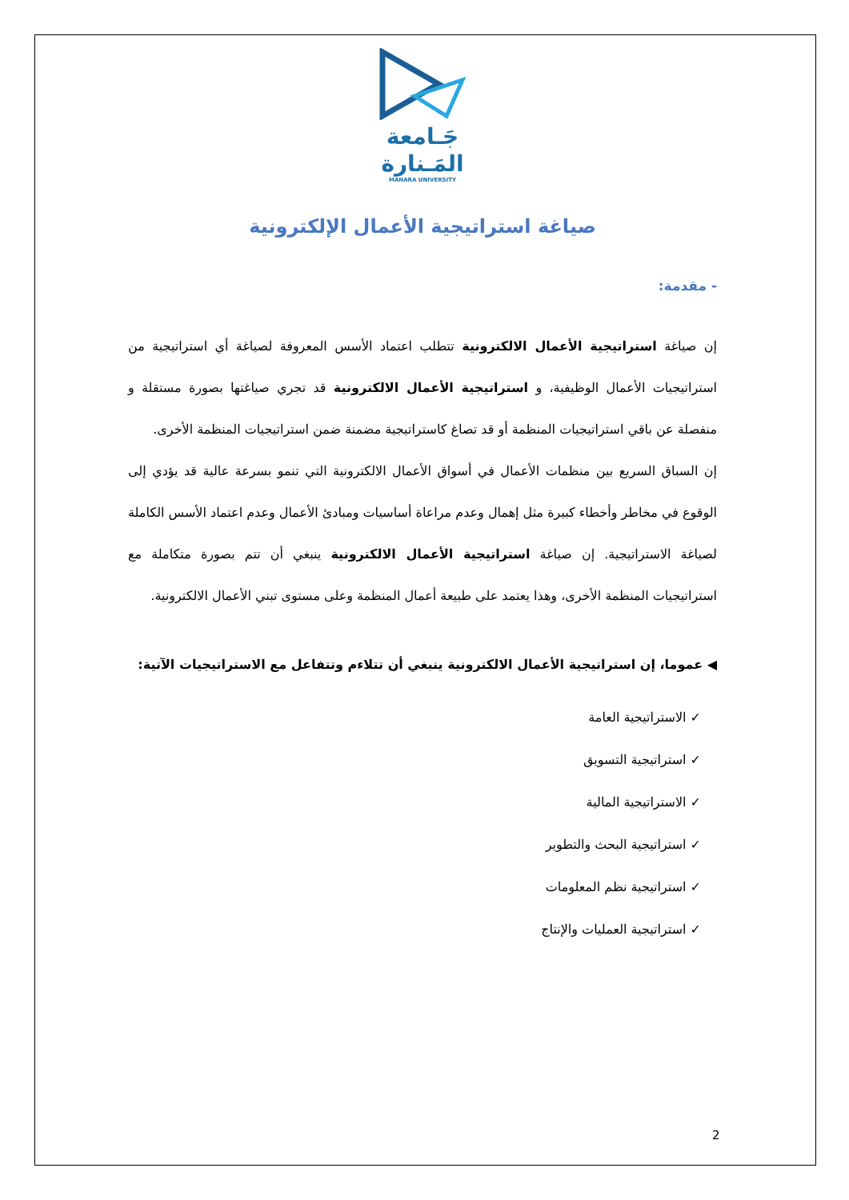جَـامعة
المَـنارة
MANARA UNIVERSITY
صياغة استراتيجية الأعمال الإلكترونية
- مقدمة:
إن صياغة استراتيجية الأعمال الالكترونية تتطلب اعتماد الأسس المعروفة لصياغة أي استراتيجية من استراتيجيات الأعمال الوظيفية، و استراتيجية الأعمال الالكترونية قد تجري صياغتها بصورة مستقلة و منفصلة عن باقي استراتيجيات المنظمة أو قد تصاغ كاستراتيجية مضمنة ضمن استراتيجيات المنظمة الأخرى.
إن السباق السريع بين منظمات الأعمال في أسواق الأعمال الالكترونية التي تنمو بسرعة عالية قد يؤدي إلى الوقوع في مخاطر وأخطاء كبيرة مثل إهمال وعدم مراعاة أساسيات ومبادئ الأعمال وعدم اعتماد الأسس الكاملة لصياغة الاستراتيجية. إن صياغة استراتيجية الأعمال الالكترونية ينبغي أن تتم بصورة متكاملة مع استراتيجيات المنظمة الأخرى، وهذا يعتمد على طبيعة أعمال المنظمة وعلى مستوى تبني الأعمال الالكترونية.
◀ عموما، إن استراتيجية الأعمال الالكترونية ينبغي أن تتلاءم وتتفاعل مع الاستراتيجيات الآتية:
✓ الاستراتيجية العامة
✓ استراتيجية التسويق
✓ الاستراتيجية المالية
✓ استراتيجية البحث والتطوير
✓ استراتيجية نظم المعلومات
✓ استراتيجية العمليات والإنتاج
2